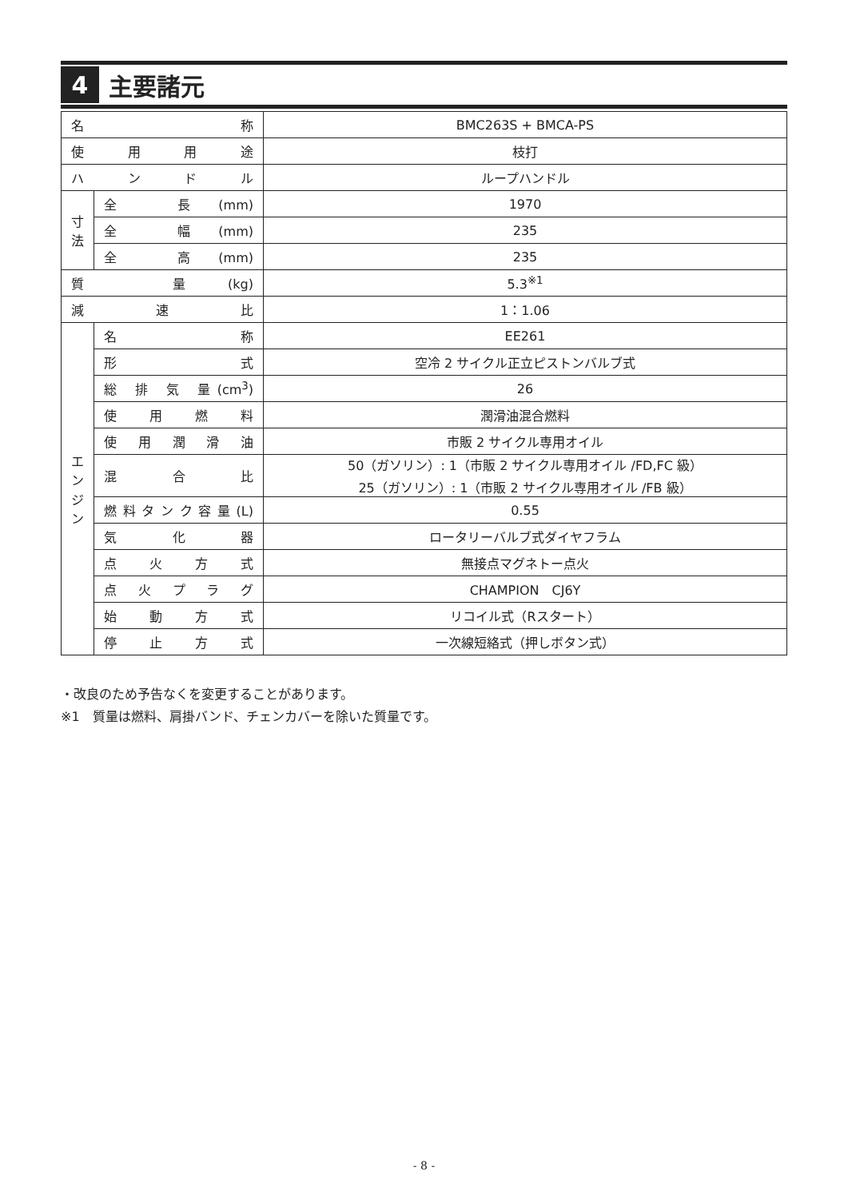4
主要諸元
| 名 称 | | BMC263S + BMCA-PS |
| 使 用 用 途 | | 枝打 |
| ハ ン ド ル | | ループハンドル |
| 寸 法 | 全 長(mm) | 1970 |
| | 全 幅(mm) | 235 |
| | 全 高(mm) | 235 |
| 質 量(kg) | | 5.3<sup>※1</sup> |
| 減 速 比 | | 1：1.06 |
| エ ン ジ ン | 名 称 | EE261 |
| | 形 式 | 空冷 2 サイクル正立ピストンバルブ式 |
| | 総 排 気 量(cm<sup>3</sup>) | 26 |
| | 使 用 燃 料 | 潤滑油混合燃料 |
| | 使 用 潤 滑 油 | 市販 2 サイクル専用オイル |
| | 混 合 比 | 50（ガソリン）: 1（市販 2 サイクル専用オイル /FD,FC 級） 25（ガソリン）: 1（市販 2 サイクル専用オイル /FB 級） |
| | 燃料タンク容量(L) | 0.55 |
| | 気 化 器 | ロータリーバルブ式ダイヤフラム |
| | 点 火 方 式 | 無接点マグネトー点火 |
| | 点 火 プ ラ グ | CHAMPION CJ6Y |
| | 始 動 方 式 | リコイル式（Rスタート） |
| | 停 止 方 式 | 一次線短絡式（押しボタン式） |
・改良のため予告なくを変更することがあります。
※1　質量は燃料、肩掛バンド、チェンカバーを除いた質量です。
- 8 -